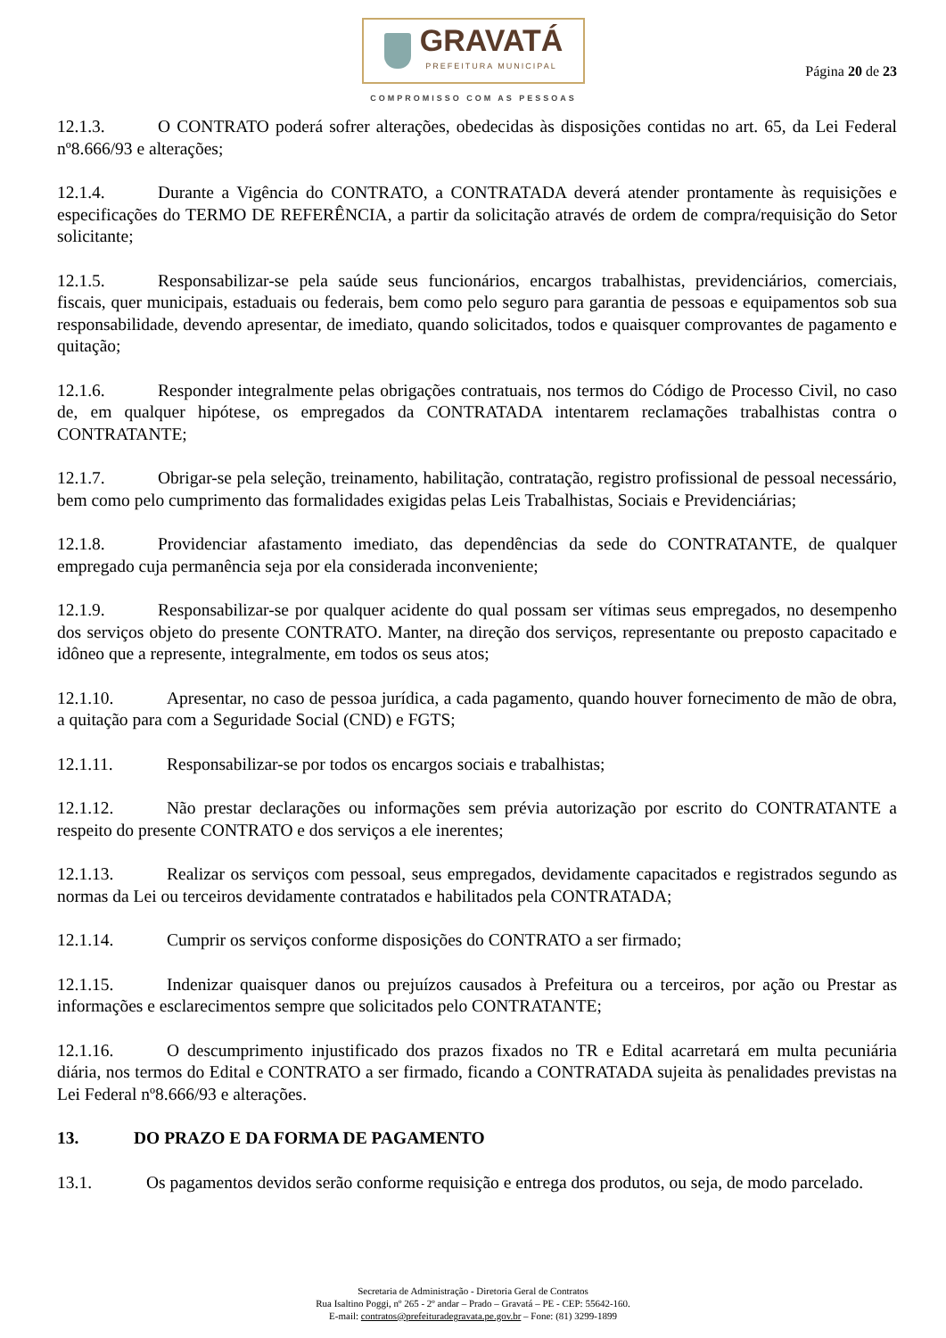GRAVATÁ
PREFEITURA MUNICIPAL
COMPROMISSO COM AS PESSOAS
Página 20 de 23
12.1.3. O CONTRATO poderá sofrer alterações, obedecidas às disposições contidas no art. 65, da Lei Federal nº8.666/93 e alterações;
12.1.4. Durante a Vigência do CONTRATO, a CONTRATADA deverá atender prontamente às requisições e especificações do TERMO DE REFERÊNCIA, a partir da solicitação através de ordem de compra/requisição do Setor solicitante;
12.1.5. Responsabilizar-se pela saúde seus funcionários, encargos trabalhistas, previdenciários, comerciais, fiscais, quer municipais, estaduais ou federais, bem como pelo seguro para garantia de pessoas e equipamentos sob sua responsabilidade, devendo apresentar, de imediato, quando solicitados, todos e quaisquer comprovantes de pagamento e quitação;
12.1.6. Responder integralmente pelas obrigações contratuais, nos termos do Código de Processo Civil, no caso de, em qualquer hipótese, os empregados da CONTRATADA intentarem reclamações trabalhistas contra o CONTRATANTE;
12.1.7. Obrigar-se pela seleção, treinamento, habilitação, contratação, registro profissional de pessoal necessário, bem como pelo cumprimento das formalidades exigidas pelas Leis Trabalhistas, Sociais e Previdenciárias;
12.1.8. Providenciar afastamento imediato, das dependências da sede do CONTRATANTE, de qualquer empregado cuja permanência seja por ela considerada inconveniente;
12.1.9. Responsabilizar-se por qualquer acidente do qual possam ser vítimas seus empregados, no desempenho dos serviços objeto do presente CONTRATO. Manter, na direção dos serviços, representante ou preposto capacitado e idôneo que a represente, integralmente, em todos os seus atos;
12.1.10. Apresentar, no caso de pessoa jurídica, a cada pagamento, quando houver fornecimento de mão de obra, a quitação para com a Seguridade Social (CND) e FGTS;
12.1.11. Responsabilizar-se por todos os encargos sociais e trabalhistas;
12.1.12. Não prestar declarações ou informações sem prévia autorização por escrito do CONTRATANTE a respeito do presente CONTRATO e dos serviços a ele inerentes;
12.1.13. Realizar os serviços com pessoal, seus empregados, devidamente capacitados e registrados segundo as normas da Lei ou terceiros devidamente contratados e habilitados pela CONTRATADA;
12.1.14. Cumprir os serviços conforme disposições do CONTRATO a ser firmado;
12.1.15. Indenizar quaisquer danos ou prejuízos causados à Prefeitura ou a terceiros, por ação ou Prestar as informações e esclarecimentos sempre que solicitados pelo CONTRATANTE;
12.1.16. O descumprimento injustificado dos prazos fixados no TR e Edital acarretará em multa pecuniária diária, nos termos do Edital e CONTRATO a ser firmado, ficando a CONTRATADA sujeita às penalidades previstas na Lei Federal nº8.666/93 e alterações.
13. DO PRAZO E DA FORMA DE PAGAMENTO
13.1. Os pagamentos devidos serão conforme requisição e entrega dos produtos, ou seja, de modo parcelado.
Secretaria de Administração - Diretoria Geral de Contratos
Rua Isaltino Poggi, nº 265 - 2º andar – Prado – Gravatá – PE - CEP: 55642-160.
E-mail: contratos@prefeituradegravata.pe.gov.br – Fone: (81) 3299-1899